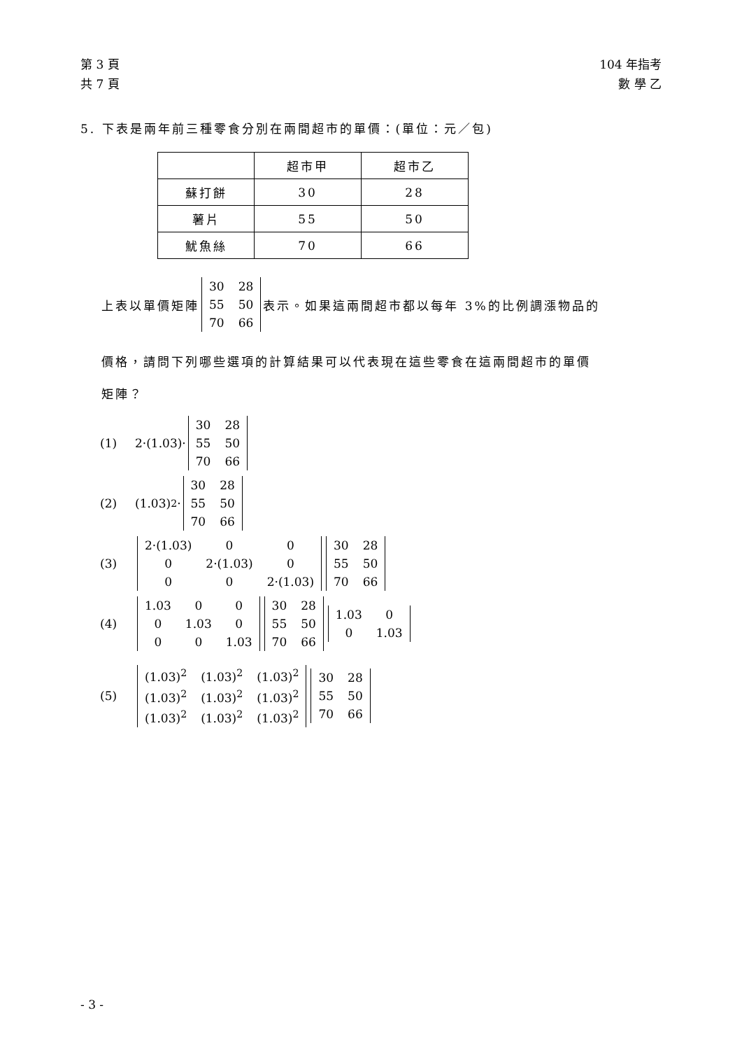第 3 頁
共 7 頁
104 年指考
數 學 乙
5. 下表是兩年前三種零食分別在兩間超市的單價：(單位：元／包)
| | 超市甲 | 超市乙 |
| 蘇打餅 | 30 | 28 |
| 薯片 | 55 | 50 |
| 魷魚絲 | 70 | 66 |
上表以單價矩陣
| 30 | 28 |
| 55 | 50 |
| 70 | 66 |
表示。如果這兩間超市都以每年 3%的比例調漲物品的
價格，請問下列哪些選項的計算結果可以代表現在這些零食在這兩間超市的單價
矩陣？
(1) 2·(1.03)·
| 30 | 28 |
| 55 | 50 |
| 70 | 66 |
(2) (1.03)<sup>2</sup>·
| 30 | 28 |
| 55 | 50 |
| 70 | 66 |
(3)
| 2·(1.03) | 0 | 0 |
| 0 | 2·(1.03) | 0 |
| 0 | 0 | 2·(1.03) |
| 30 | 28 |
| 55 | 50 |
| 70 | 66 |
(4)
| 1.03 | 0 | 0 |
| 0 | 1.03 | 0 |
| 0 | 0 | 1.03 |
| 30 | 28 |
| 55 | 50 |
| 70 | 66 |
| 1.03 | 0 |
| 0 | 1.03 |
(5)
| (1.03)<sup>2</sup> | (1.03)<sup>2</sup> | (1.03)<sup>2</sup> |
| (1.03)<sup>2</sup> | (1.03)<sup>2</sup> | (1.03)<sup>2</sup> |
| (1.03)<sup>2</sup> | (1.03)<sup>2</sup> | (1.03)<sup>2</sup> |
| 30 | 28 |
| 55 | 50 |
| 70 | 66 |
- 3 -